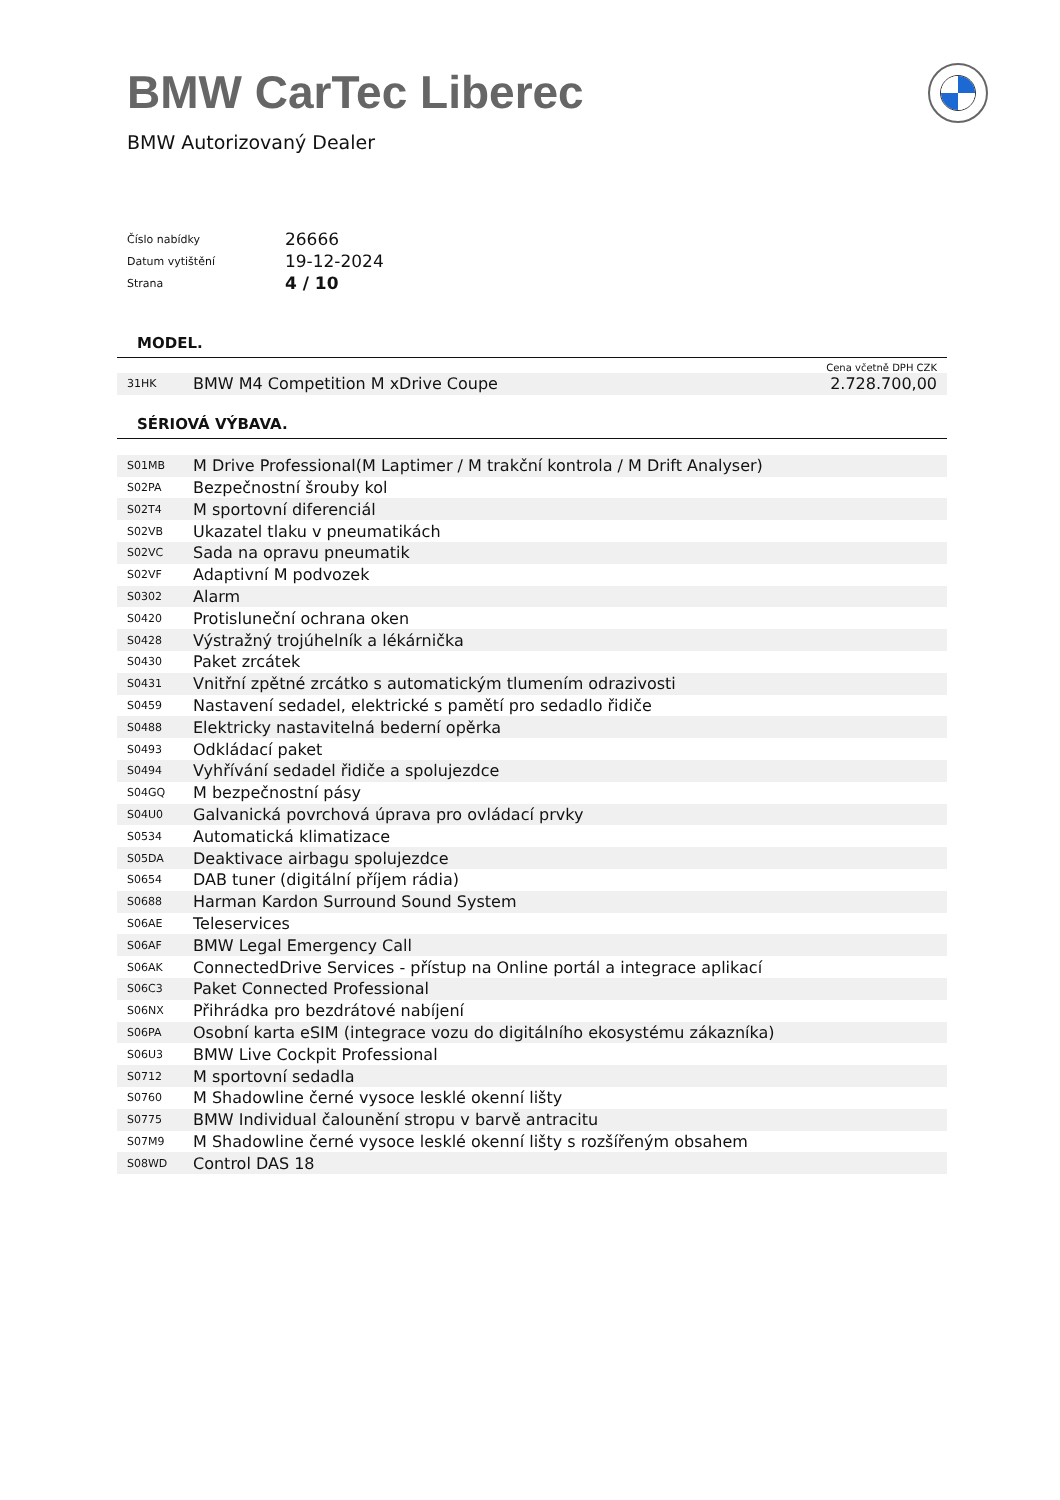BMW CarTec Liberec
BMW Autorizovaný Dealer
| Číslo nabídky | 26666 |
| Datum vytištění | 19-12-2024 |
| Strana | 4 / 10 |
MODEL.
Cena včetně DPH CZK
| 31HK | BMW M4 Competition M xDrive Coupe | 2.728.700,00 |
SÉRIOVÁ VÝBAVA.
| S01MB | M Drive Professional(M Laptimer / M trakční kontrola / M Drift Analyser) |
| S02PA | Bezpečnostní šrouby kol |
| S02T4 | M sportovní diferenciál |
| S02VB | Ukazatel tlaku v pneumatikách |
| S02VC | Sada na opravu pneumatik |
| S02VF | Adaptivní M podvozek |
| S0302 | Alarm |
| S0420 | Protisluneční ochrana oken |
| S0428 | Výstražný trojúhelník a lékárnička |
| S0430 | Paket zrcátek |
| S0431 | Vnitřní zpětné zrcátko s automatickým tlumením odrazivosti |
| S0459 | Nastavení sedadel, elektrické s pamětí pro sedadlo řidiče |
| S0488 | Elektricky nastavitelná bederní opěrka |
| S0493 | Odkládací paket |
| S0494 | Vyhřívání sedadel řidiče a spolujezdce |
| S04GQ | M bezpečnostní pásy |
| S04U0 | Galvanická povrchová úprava pro ovládací prvky |
| S0534 | Automatická klimatizace |
| S05DA | Deaktivace airbagu spolujezdce |
| S0654 | DAB tuner (digitální příjem rádia) |
| S0688 | Harman Kardon Surround Sound System |
| S06AE | Teleservices |
| S06AF | BMW Legal Emergency Call |
| S06AK | ConnectedDrive Services - přístup na Online portál a integrace aplikací |
| S06C3 | Paket Connected Professional |
| S06NX | Přihrádka pro bezdrátové nabíjení |
| S06PA | Osobní karta eSIM (integrace vozu do digitálního ekosystému zákazníka) |
| S06U3 | BMW Live Cockpit Professional |
| S0712 | M sportovní sedadla |
| S0760 | M Shadowline černé vysoce lesklé okenní lišty |
| S0775 | BMW Individual čalounění stropu v barvě antracitu |
| S07M9 | M Shadowline černé vysoce lesklé okenní lišty s rozšířeným obsahem |
| S08WD | Control DAS 18 |